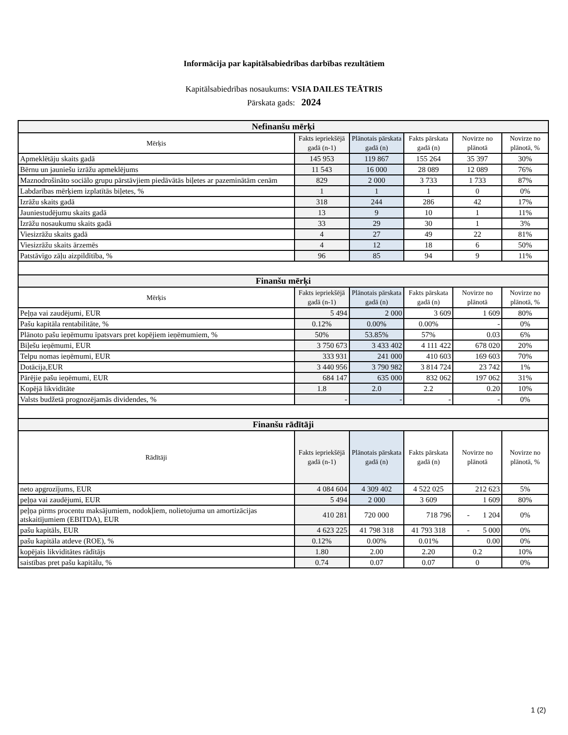Informācija par kapitālsabiedrības darbības rezultātiem
Kapitālsabiedrības nosaukums: VSIA DAILES TEĀTRIS
Pārskata gads: 2024
| Nefinanšu mērķi | | | | | |
| Mērķis | Fakts iepriekšējā gadā (n-1) | Plānotais pārskata gadā (n) | Fakts pārskata gadā (n) | Novirze no plānotā | Novirze no plānotā, % |
| Apmeklētāju skaits gadā | 145 953 | 119 867 | 155 264 | 35 397 | 30% |
| Bērnu un jauniešu izrāžu apmeklējums | 11 543 | 16 000 | 28 089 | 12 089 | 76% |
| Maznodrošināto sociālo grupu pārstāvjiem piedāvātās biļetes ar pazeminātām cenām | 829 | 2 000 | 3 733 | 1 733 | 87% |
| Labdarības mērķiem izplatītās biļetes, % | 1 | 1 | 1 | 0 | 0% |
| Izrāžu skaits gadā | 318 | 244 | 286 | 42 | 17% |
| Jauniestudējumu skaits gadā | 13 | 9 | 10 | 1 | 11% |
| Izrāžu nosaukumu skaits gadā | 33 | 29 | 30 | 1 | 3% |
| Viesizrāžu skaits gadā | 4 | 27 | 49 | 22 | 81% |
| Viesizrāžu skaits ārzemēs | 4 | 12 | 18 | 6 | 50% |
| Patstāvīgo zāļu aizpildītība, % | 96 | 85 | 94 | 9 | 11% |
| Finanšu mērķi | | | | | |
| Mērķis | Fakts iepriekšējā gadā (n-1) | Plānotais pārskata gadā (n) | Fakts pārskata gadā (n) | Novirze no plānotā | Novirze no plānotā, % |
| Peļņa vai zaudējumi, EUR | 5 494 | 2 000 | 3 609 | 1 609 | 80% |
| Pašu kapitāla rentabilitāte, % | 0.12% | 0.00% | 0.00% | - | 0% |
| Plānoto pašu ieņēmumu īpatsvars pret kopējiem ieņēmumiem, % | 50% | 53.85% | 57% | 0.03 | 6% |
| Biļešu ieņēmumi, EUR | 3 750 673 | 3 433 402 | 4 111 422 | 678 020 | 20% |
| Telpu nomas ieņēmumi, EUR | 333 931 | 241 000 | 410 603 | 169 603 | 70% |
| Dotācija,EUR | 3 440 956 | 3 790 982 | 3 814 724 | 23 742 | 1% |
| Pārējie pašu ieņēmumi, EUR | 684 147 | 635 000 | 832 062 | 197 062 | 31% |
| Kopējā likviditāte | 1.8 | 2.0 | 2.2 | 0.20 | 10% |
| Valsts budžetā prognozējamās dividendes, % | - | - | - | - | 0% |
| Finanšu rādītāji | | | | | |
| Rādītāji | Fakts iepriekšējā gadā (n-1) | Plānotais pārskata gadā (n) | Fakts pārskata gadā (n) | Novirze no plānotā | Novirze no plānotā, % |
| neto apgrozījums, EUR | 4 084 604 | 4 309 402 | 4 522 025 | 212 623 | 5% |
| peļņa vai zaudējumi, EUR | 5 494 | 2 000 | 3 609 | 1 609 | 80% |
| peļņa pirms procentu maksājumiem, nodokļiem, nolietojuma un amortizācijas atskaitījumiem (EBITDA), EUR | 410 281 | 720 000 | 718 796 | - 1 204 | 0% |
| pašu kapitāls, EUR | 4 623 225 | 41 798 318 | 41 793 318 | - 5 000 | 0% |
| pašu kapitāla atdeve (ROE), % | 0.12% | 0.00% | 0.01% | 0.00 | 0% |
| kopējais likviditātes rādītājs | 1.80 | 2.00 | 2.20 | 0.2 | 10% |
| saistības pret pašu kapitālu, % | 0.74 | 0.07 | 0.07 | 0 | 0% |
1 (2)